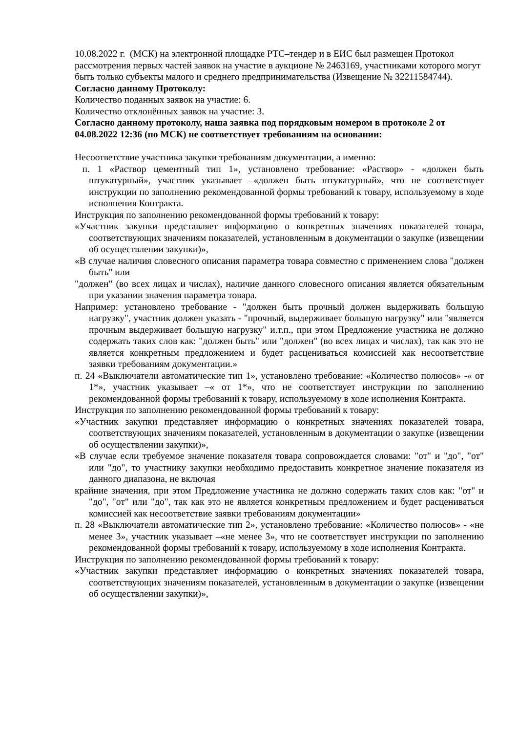10.08.2022 г. (МСК) на электронной площадке РТС–тендер и в ЕИС был размещен Протокол рассмотрения первых частей заявок на участие в аукционе № 2463169, участниками которого могут быть только субъекты малого и среднего предпринимательства (Извещение № 32211584744).
Согласно данному Протоколу:
Количество поданных заявок на участие: 6.
Количество отклонённых заявок на участие: 3.
Согласно данному протоколу, наша заявка под порядковым номером в протоколе 2 от 04.08.2022 12:36 (по МСК) не соответствует требованиям на основании:
Несоответствие участника закупки требованиям документации, а именно:
п. 1 «Раствор цементный тип 1», установлено требование: «Раствор» - «должен быть штукатурный», участник указывает –«должен быть штукатурный», что не соответствует инструкции по заполнению рекомендованной формы требований к товару, используемому в ходе исполнения Контракта.
Инструкция по заполнению рекомендованной формы требований к товару:
«Участник закупки представляет информацию о конкретных значениях показателей товара, соответствующих значениям показателей, установленным в документации о закупке (извещении об осуществлении закупки)»,
«В случае наличия словесного описания параметра товара совместно с применением слова "должен быть" или
"должен" (во всех лицах и числах), наличие данного словесного описания является обязательным при указании значения параметра товара.
Например: установлено требование - "должен быть прочный должен выдерживать большую нагрузку", участник должен указать - "прочный, выдерживает большую нагрузку" или "является прочным выдерживает большую нагрузку" и.т.п., при этом Предложение участника не должно содержать таких слов как: "должен быть" или "должен" (во всех лицах и числах), так как это не является конкретным предложением и будет расцениваться комиссией как несоответствие заявки требованиям документации.»
п. 24 «Выключатели автоматические тип 1», установлено требование: «Количество полюсов» -« от 1*», участник указывает –« от 1*», что не соответствует инструкции по заполнению рекомендованной формы требований к товару, используемому в ходе исполнения Контракта.
Инструкция по заполнению рекомендованной формы требований к товару:
«Участник закупки представляет информацию о конкретных значениях показателей товара, соответствующих значениям показателей, установленным в документации о закупке (извещении об осуществлении закупки)»,
«В случае если требуемое значение показателя товара сопровождается словами: "от" и "до", "от" или "до", то участнику закупки необходимо предоставить конкретное значение показателя из данного диапазона, не включая
крайние значения, при этом Предложение участника не должно содержать таких слов как: "от" и "до", "от" или "до", так как это не является конкретным предложением и будет расцениваться комиссией как несоответствие заявки требованиям документации»
п. 28 «Выключатели автоматические тип 2», установлено требование: «Количество полюсов» - «не менее 3», участник указывает –«не менее 3», что не соответствует инструкции по заполнению рекомендованной формы требований к товару, используемому в ходе исполнения Контракта.
Инструкция по заполнению рекомендованной формы требований к товару:
«Участник закупки представляет информацию о конкретных значениях показателей товара, соответствующих значениям показателей, установленным в документации о закупке (извещении об осуществлении закупки)»,